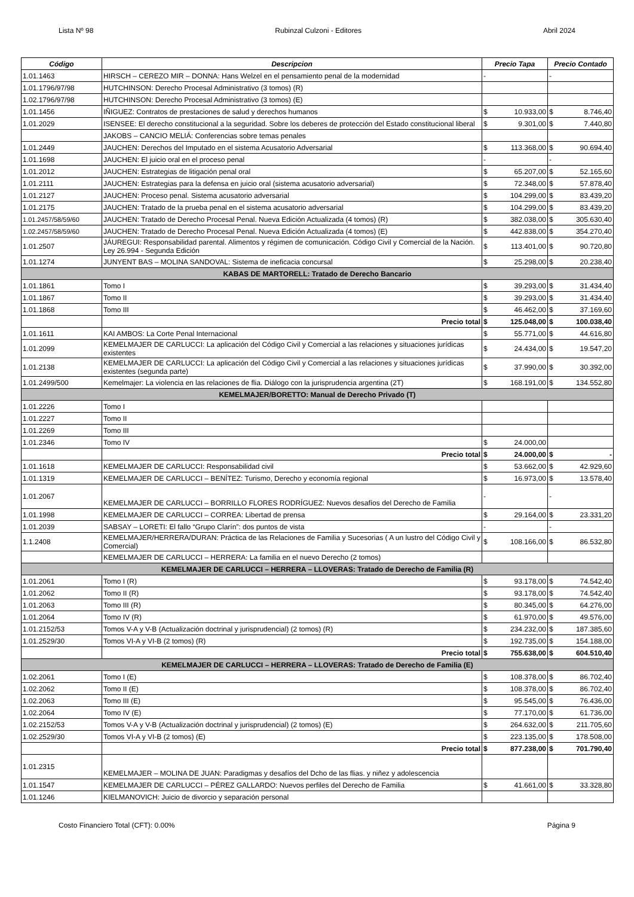Lista Nº 98 Rubinzal Culzoni - Editores Abril 2024
| Código | Descripcion | Precio Tapa | Precio Contado |
| --- | --- | --- | --- |
| 1.01.1463 | HIRSCH – CEREZO MIR – DONNA: Hans Welzel en el pensamiento penal de la modernidad | - | - |
| 1.01.1796/97/98 | HUTCHINSON: Derecho Procesal Administrativo (3 tomos) (R) | | |
| 1.02.1796/97/98 | HUTCHINSON: Derecho Procesal Administrativo (3 tomos) (E) | | |
| 1.01.1456 | IÑIGUEZ: Contratos de prestaciones de salud y derechos humanos | $ 10.933,00 | $ 8.746,40 |
| 1.01.2029 | ISENSEE: El derecho constitucional a la seguridad. Sobre los deberes de protección del Estado constitucional liberal | $ 9.301,00 | $ 7.440,80 |
| | JAKOBS – CANCIO MELIÁ: Conferencias sobre temas penales | | |
| 1.01.2449 | JAUCHEN: Derechos del Imputado en el sistema Acusatorio Adversarial | $ 113.368,00 | $ 90.694,40 |
| 1.01.1698 | JAUCHEN: El juicio oral en el proceso penal | - | - |
| 1.01.2012 | JAUCHEN: Estrategias de litigación penal oral | $ 65.207,00 | $ 52.165,60 |
| 1.01.2111 | JAUCHEN: Estrategias para la defensa en juicio oral (sistema acusatorio adversarial) | $ 72.348,00 | $ 57.878,40 |
| 1.01.2127 | JAUCHEN: Proceso penal. Sistema acusatorio adversarial | $ 104.299,00 | $ 83.439,20 |
| 1.01.2175 | JAUCHEN: Tratado de la prueba penal en el sistema acusatorio adversarial | $ 104.299,00 | $ 83.439,20 |
| 1.01.2457/58/59/60 | JAUCHEN: Tratado de Derecho Procesal Penal. Nueva Edición Actualizada (4 tomos) (R) | $ 382.038,00 | $ 305.630,40 |
| 1.02.2457/58/59/60 | JAUCHEN: Tratado de Derecho Procesal Penal. Nueva Edición Actualizada (4 tomos) (E) | $ 442.838,00 | $ 354.270,40 |
| 1.01.2507 | JÁUREGUI: Responsabilidad parental. Alimentos y régimen de comunicación. Código Civil y Comercial de la Nación. Ley 26.994 - Segunda Edición | $ 113.401,00 | $ 90.720,80 |
| 1.01.1274 | JUNYENT BAS – MOLINA SANDOVAL: Sistema de ineficacia concursal | $ 25.298,00 | $ 20.238,40 |
| KABAS DE MARTORELL: Tratado de Derecho Bancario | | | |
| 1.01.1861 | Tomo I | $ 39.293,00 | $ 31.434,40 |
| 1.01.1867 | Tomo II | $ 39.293,00 | $ 31.434,40 |
| 1.01.1868 | Tomo III | $ 46.462,00 | $ 37.169,60 |
| | Precio total | $ 125.048,00 | $ 100.038,40 |
| 1.01.1611 | KAI AMBOS: La Corte Penal Internacional | $ 55.771,00 | $ 44.616,80 |
| 1.01.2099 | KEMELMAJER DE CARLUCCI: La aplicación del Código Civil y Comercial a las relaciones y situaciones jurídicas existentes | $ 24.434,00 | $ 19.547,20 |
| 1.01.2138 | KEMELMAJER DE CARLUCCI: La aplicación del Código Civil y Comercial a las relaciones y situaciones jurídicas existentes (segunda parte) | $ 37.990,00 | $ 30.392,00 |
| 1.01.2499/500 | Kemelmajer: La violencia en las relaciones de flia. Diálogo con la jurisprudencia argentina (2T) | $ 168.191,00 | $ 134.552,80 |
| KEMELMAJER/BORETTO: Manual de Derecho Privado (T) | | | |
| 1.01.2226 | Tomo I | | |
| 1.01.2227 | Tomo II | | |
| 1.01.2269 | Tomo III | | |
| 1.01.2346 | Tomo IV | $ 24.000,00 | |
| | Precio total | $ 24.000,00 | $ - |
| 1.01.1618 | KEMELMAJER DE CARLUCCI: Responsabilidad civil | $ 53.662,00 | $ 42.929,60 |
| 1.01.1319 | KEMELMAJER DE CARLUCCI – BENÍTEZ: Turismo, Derecho y economía regional | $ 16.973,00 | $ 13.578,40 |
| 1.01.2067 | KEMELMAJER DE CARLUCCI – BORRILLO FLORES RODRÍGUEZ: Nuevos desafíos del Derecho de Familia | - | - |
| 1.01.1998 | KEMELMAJER DE CARLUCCI – CORREA: Libertad de prensa | $ 29.164,00 | $ 23.331,20 |
| 1.01.2039 | SABSAY – LORETI: El fallo “Grupo Clarín”: dos puntos de vista | - | - |
| 1.1.2408 | KEMELMAJER/HERRERA/DURAN: Práctica de las Relaciones de Familia y Sucesorias ( A un lustro del Código Civil y Comercial) | $ 108.166,00 | $ 86.532,80 |
| | KEMELMAJER DE CARLUCCI – HERRERA: La familia en el nuevo Derecho (2 tomos) | | |
| KEMELMAJER DE CARLUCCI – HERRERA – LLOVERAS: Tratado de Derecho de Familia (R) | | | |
| 1.01.2061 | Tomo I (R) | $ 93.178,00 | $ 74.542,40 |
| 1.01.2062 | Tomo II (R) | $ 93.178,00 | $ 74.542,40 |
| 1.01.2063 | Tomo III (R) | $ 80.345,00 | $ 64.276,00 |
| 1.01.2064 | Tomo IV (R) | $ 61.970,00 | $ 49.576,00 |
| 1.01.2152/53 | Tomos V-A y V-B (Actualización doctrinal y jurisprudencial) (2 tomos) (R) | $ 234.232,00 | $ 187.385,60 |
| 1.01.2529/30 | Tomos VI-A y VI-B (2 tomos) (R) | $ 192.735,00 | $ 154.188,00 |
| | Precio total | $ 755.638,00 | $ 604.510,40 |
| KEMELMAJER DE CARLUCCI – HERRERA – LLOVERAS: Tratado de Derecho de Familia (E) | | | |
| 1.02.2061 | Tomo I (E) | $ 108.378,00 | $ 86.702,40 |
| 1.02.2062 | Tomo II (E) | $ 108.378,00 | $ 86.702,40 |
| 1.02.2063 | Tomo III (E) | $ 95.545,00 | $ 76.436,00 |
| 1.02.2064 | Tomo IV (E) | $ 77.170,00 | $ 61.736,00 |
| 1.02.2152/53 | Tomos V-A y V-B (Actualización doctrinal y jurisprudencial) (2 tomos) (E) | $ 264.632,00 | $ 211.705,60 |
| 1.02.2529/30 | Tomos VI-A y VI-B (2 tomos) (E) | $ 223.135,00 | $ 178.508,00 |
| | Precio total | $ 877.238,00 | $ 701.790,40 |
| 1.01.2315 | KEMELMAJER – MOLINA DE JUAN: Paradigmas y desafíos del Dcho de las flias. y niñez y adolescencia | | |
| 1.01.1547 | KEMELMAJER DE CARLUCCI – PÉREZ GALLARDO: Nuevos perfiles del Derecho de Familia | $ 41.661,00 | $ 33.328,80 |
| 1.01.1246 | KIELMANOVICH: Juicio de divorcio y separación personal | | |
Costo Financiero Total (CFT): 0.00% Página 9